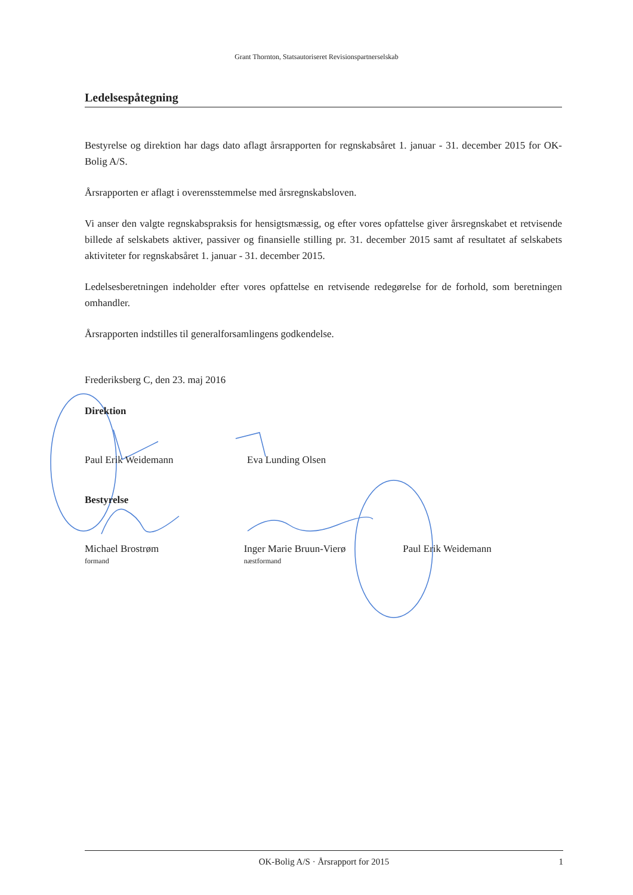Grant Thornton, Statsautoriseret Revisionspartnerselskab
Ledelsespåtegning
Bestyrelse og direktion har dags dato aflagt årsrapporten for regnskabsåret 1. januar - 31. december 2015 for OK-Bolig A/S.
Årsrapporten er aflagt i overensstemmelse med årsregnskabsloven.
Vi anser den valgte regnskabspraksis for hensigtsmæssig, og efter vores opfattelse giver årsregnskabet et retvisende billede af selskabets aktiver, passiver og finansielle stilling pr. 31. december 2015 samt af resultatet af selskabets aktiviteter for regnskabsåret 1. januar - 31. december 2015.
Ledelsesberetningen indeholder efter vores opfattelse en retvisende redegørelse for de forhold, som beretningen omhandler.
Årsrapporten indstilles til generalforsamlingens godkendelse.
Frederiksberg C, den 23. maj 2016
Direktion
Paul Erik Weidemann Eva Lunding Olsen
Bestyrelse
Michael Brostrøm
formand
Inger Marie Bruun-Vierø
næstformand
Paul Erik Weidemann
OK-Bolig A/S · Årsrapport for 2015 1